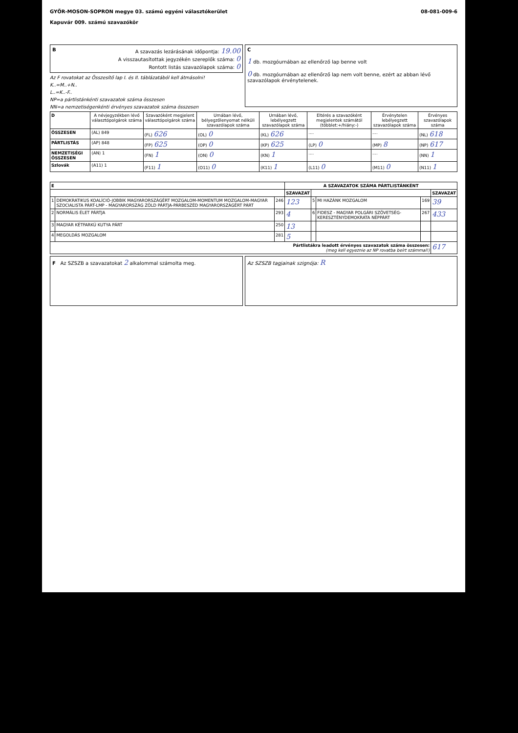GYŐR-MOSON-SOPRON megye 03. számú egyéni választókerület
Kapuvár 009. számú szavazókör
08-081-009-6
BA szavazás lezárásának időpontja: 19.00
A visszautasítottak jegyzékén szereplők száma: 0
Rontott listás szavazólapok száma: 0
Az F rovatokat az Összesítő lap I. és II. táblázatából kell átmásolni!
K..=M..+N..
L..=K..-F..
NP=a pártlistánkénti szavazatok száma összesen
NN=a nemzetiségenkénti érvényes szavazatok száma összesen
C
1 db. mozgóurnában az ellenőrző lap benne volt
0 db. mozgóurnában az ellenőrző lap nem volt benne, ezért az abban lévő szavazólapok érvénytelenek.
| D | A névjegyzékben lévő választópolgárok száma | Szavazóként megjelent választópolgárok száma | Urnában lévő, bélyegzőlenyomat nélküli szavazólapok száma | Urnában lévő, lebélyegzett szavazólapok száma | Eltérés a szavazóként megjelentek számától (többlet:+/hiány:-) | Érvénytelen lebélyegzett szavazólapok száma | Érvényes szavazólapok száma |
| --- | --- | --- | --- | --- | --- | --- | --- |
| ÖSSZESEN | (AL) 849 | (FL) 626 | (OL) 0 | (KL) 626 | .... | .... | (NL) 618 |
| PÁRTLISTÁS | (AP) 848 | (FP) 625 | (OP) 0 | (KP) 625 | (LP) 0 | (MP) 8 | (NP) 617 |
| NEMZETISÉGI ÖSSZESEN | (AN) 1 | (FN) 1 | (ON) 0 | (KN) 1 | .... | .... | (NN) 1 |
| Szlovák | (A11) 1 | (F11) 1 | (O11) 0 | (K11) 1 | (L11) 0 | (M11) 0 | (N11) 1 |
| E | | | A SZAVAZATOK SZÁMA PÁRTLISTÁNKÉNT | | | | |
| --- | --- | --- | --- | --- | --- | --- | --- |
| | | | SZAVAZAT | | | | SZAVAZAT |
| 1 | DEMOKRATIKUS KOALÍCIÓ-JOBBIK MAGYARORSZÁGÉRT MOZGALOM-MOMENTUM MOZGALOM-MAGYAR SZOCIALISTA PÁRT-LMP - MAGYARORSZÁG ZÖLD PÁRTJA-PÁRBESZÉD MAGYARORSZÁGÉRT PÁRT | 246 | 123 | 5 | MI HAZÁNK MOZGALOM | 169 | 39 |
| 2 | NORMÁLIS ÉLET PÁRTJA | 293 | 4 | 6 | FIDESZ - MAGYAR POLGÁRI SZÖVETSÉG-KERESZTÉNYDEMOKRATA NÉPPÁRT | 267 | 433 |
| 3 | MAGYAR KÉTFARKÚ KUTYA PÁRT | 250 | 13 | | | | |
| 4 | MEGOLDÁS MOZGALOM | 281 | 5 | | | | |
| Pártlistákra leadott érvényes szavazatok száma összesen: (meg kell egyeznie az NP rovatba beírt számmal!) | | | | | | | 617 |
F Az SZSZB a szavazatokat 2 alkalommal számolta meg.
Az SZSZB tagjainak szignója: R